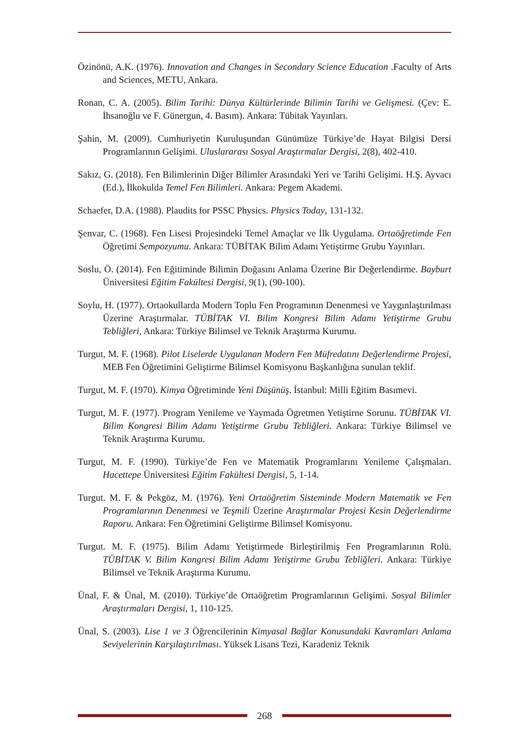Özinönü, A.K. (1976). Innovation and Changes in Secondary Science Education .Faculty of Arts and Sciences, METU, Ankara.
Ronan, C. A. (2005). Bilim Tarihi: Dünya Kültürlerinde Bilimin Tarihi ve Gelişmesi. (Çev: E. İhsanoğlu ve F. Günergun, 4. Basım). Ankara: Tübitak Yayınları.
Şahin, M. (2009). Cumhuriyetin Kuruluşundan Günümüze Türkiye’de Hayat Bilgisi Dersi Programlarının Gelişimi. Uluslararası Sosyal Araştırmalar Dergisi, 2(8), 402-410.
Sakız, G. (2018). Fen Bilimlerinin Diğer Bilimler Arasındaki Yeri ve Tarihi Gelişimi. H.Ş. Ayvacı (Ed.), İlkokulda Temel Fen Bilimleri. Ankara: Pegem Akademi.
Schaefer, D.A. (1988). Plaudits for PSSC Physics. Physics Today, 131-132.
Şenvar, C. (1968). Fen Lisesi Projesindeki Temel Amaçlar ve İlk Uygulama. Ortaöğretimde Fen Öğretimi Sempozyumu. Ankara: TÜBİTAK Bilim Adamı Yetiştirme Grubu Yayınları.
Soslu, Ö. (2014). Fen Eğitiminde Bilimin Doğasını Anlama Üzerine Bir Değerlendirme. Bayburt Üniversitesi Eğitim Fakültesi Dergisi, 9(1), (90-100).
Soylu, H. (1977). Ortaokullarda Modern Toplu Fen Programının Denenmesi ve Yaygınlaştırılması Üzerine Araştırmalar. TÜBİTAK VI. Bilim Kongresi Bilim Adamı Yetiştirme Grubu Tebliğleri, Ankara: Türkiye Bilimsel ve Teknik Araştırma Kurumu.
Turgut, M. F. (1968). Pilot Liselerde Uygulanan Modern Fen Müfredatını Değerlendirme Projesi, MEB Fen Öğretimini Geliştirme Bilimsel Komisyonu Başkanlığına sunulan teklif.
Turgut, M. F. (1970). Kimya Öğretiminde Yeni Düşünüş. İstanbul: Milli Eğitim Basımevi.
Turgut, M. F. (1977). Program Yenileme ve Yaymada Ögretmen Yetiştirne Sorunu. TÜBİTAK VI. Bilim Kongresi Bilim Adamı Yetiştirme Grubu Tebliğleri. Ankara: Türkiye Bilimsel ve Teknik Araştırma Kurumu.
Turgut, M. F. (1990). Türkiye’de Fen ve Matematik Programlarını Yenileme Çalışmaları. Hacettepe Üniversitesi Eğitim Fakültesi Dergisi, 5, 1-14.
Turgut. M. F. & Pekgöz, M. (1976). Yeni Ortaöğretim Sisteminde Modern Matematik ve Fen Programlarının Denenmesi ve Teşmili Üzerine Araştırmalar Projesi Kesin Değerlendirme Raporu. Ankara: Fen Öğretimini Geliştirme Bilimsel Komisyonu.
Turgut. M. F. (1975). Bilim Adamı Yetiştirmede Birleştirilmiş Fen Programlarının Rolü. TÜBİTAK V. Bilim Kongresi Bilim Adamı Yetiştirme Grubu Tebliğleri. Ankara: Türkiye Bilimsel ve Teknik Araştırma Kurumu.
Ünal, F. & Ünal, M. (2010). Türkiye’de Ortaöğretim Programlarının Gelişimi. Sosyal Bilimler Araştırmaları Dergisi, 1, 110-125.
Ünal, S. (2003). Lise 1 ve 3 Öğrencilerinin Kimyasal Bağlar Konusundaki Kavramları Anlama Seviyelerinin Karşılaştırılması. Yüksek Lisans Tezi, Karadeniz Teknik
268